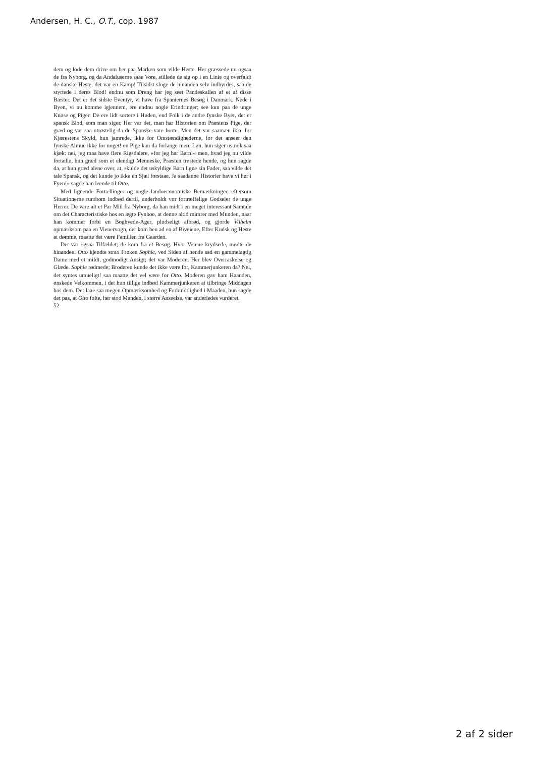Andersen, H. C., O.T., cop. 1987
dem og lode dem drive om her paa Marken som vilde Heste. Her græssede nu ogsaa de fra Nyborg, og da Andaluserne saae Vore, stillede de sig op i en Linie og overfaldt de danske Heste, det var en Kamp! Tilsidst sloge de hinanden selv indbyrdes, saa de styrtede i deres Blod! endnu som Dreng har jeg seet Pandeskallen af et af disse Bæster. Det er det sidste Eventyr, vi have fra Spaniernes Besøg i Danmark. Nede i Byen, vi nu komme igjennem, ere endnu nogle Erindringer; see kun paa de unge Knøse og Piger. De ere lidt sortere i Huden, end Folk i de andre fynske Byer, det er spansk Blod, som man siger. Her var det, man har Historien om Præstens Pige, der græd og var saa utrøstelig da de Spanske vare borte. Men det var saamæn ikke for Kjærestens Skyld, hun jamrede, ikke for Omstændighederne, for det anseer den fynske Almue ikke for noget! en Pige kan da forlange mere Løn, hun siger os nok saa kjæk: nei, jeg maa have flere Rigsdalere, »for jeg har Barn!« men, hvad jeg nu vilde fortælle, hun græd som et elendigt Menneske, Præsten trøstede hende, og hun sagde da, at hun græd alene over, at, skulde det uskyldige Barn ligne sin Fader, saa vilde det tale Spansk, og det kunde jo ikke en Sjæl forstaae. Ja saadanne Historier have vi her i Fyen!« sagde han leende til Otto.
Med lignende Fortællinger og nogle landoeconomiske Bemærkninger, eftersom Situationerne rundtom indbød dertil, underholdt vor fortræffelige Godseier de unge Herrer. De vare alt et Par Miil fra Nyborg, da han midt i en meget interessant Samtale om det Characteristiske hos en ægte Fynboe, at denne altid mimrer med Munden, naar han kommer forbi en Boghvede-Ager, pludseligt afbrød, og gjorde Vilhelm opmærksom paa en Vienervogn, der kom hen ad en af Biveiene. Efter Kudsk og Heste at dømme, maatte det være Familien fra Gaarden.
Det var ogsaa Tilfældet; de kom fra et Besøg. Hvor Veiene krydsede, mødte de hinanden. Otto kjendte strax Frøken Sophie, ved Siden af hende sad en gammelagtig Dame med et mildt, godmodigt Ansigt; det var Moderen. Her blev Overraskelse og Glæde. Sophie rødmede; Broderen kunde det ikke være for, Kammerjunkeren da? Nei, det syntes umueligt! saa maatte det vel være for Otto. Moderen gav ham Haanden, ønskede Velkommen, i det hun tillige indbød Kammerjunkeren at tilbringe Middagen hos dem. Der laae saa megen Opmærksomhed og Forbindtlighed i Maaden, hun sagde det paa, at Otto følte, her stod Manden, i større Anseelse, var anderledes vurderet,
52
2 af 2 sider